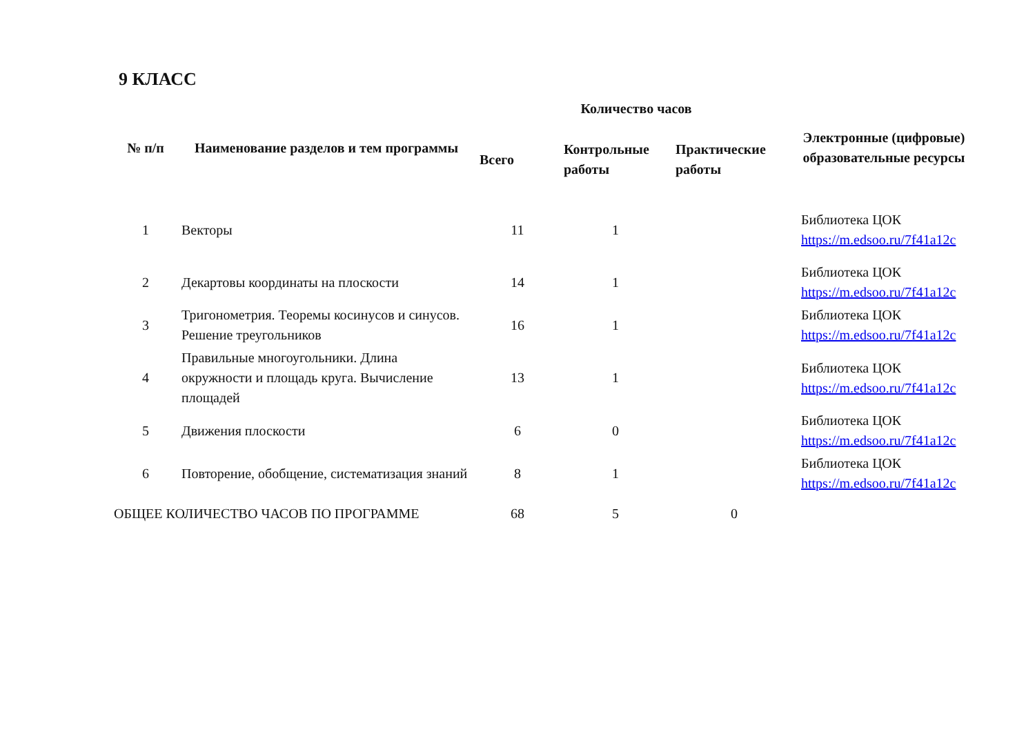9 КЛАСС
| № п/п | Наименование разделов и тем программы | Количество часов | | | Электронные (цифровые) образовательные ресурсы |
| --- | --- | --- | --- | --- | --- |
| | | Всего | Контрольные работы | Практические работы | |
| 1 | Векторы | 11 | 1 | | Библиотека ЦОК https://m.edsoo.ru/7f41a12c |
| 2 | Декартовы координаты на плоскости | 14 | 1 | | Библиотека ЦОК https://m.edsoo.ru/7f41a12c |
| 3 | Тригонометрия. Теоремы косинусов и синусов. Решение треугольников | 16 | 1 | | Библиотека ЦОК https://m.edsoo.ru/7f41a12c |
| 4 | Правильные многоугольники. Длина окружности и площадь круга. Вычисление площадей | 13 | 1 | | Библиотека ЦОК https://m.edsoo.ru/7f41a12c |
| 5 | Движения плоскости | 6 | 0 | | Библиотека ЦОК https://m.edsoo.ru/7f41a12c |
| 6 | Повторение, обобщение, систематизация знаний | 8 | 1 | | Библиотека ЦОК https://m.edsoo.ru/7f41a12c |
| ОБЩЕЕ КОЛИЧЕСТВО ЧАСОВ ПО ПРОГРАММЕ | | 68 | 5 | 0 | |